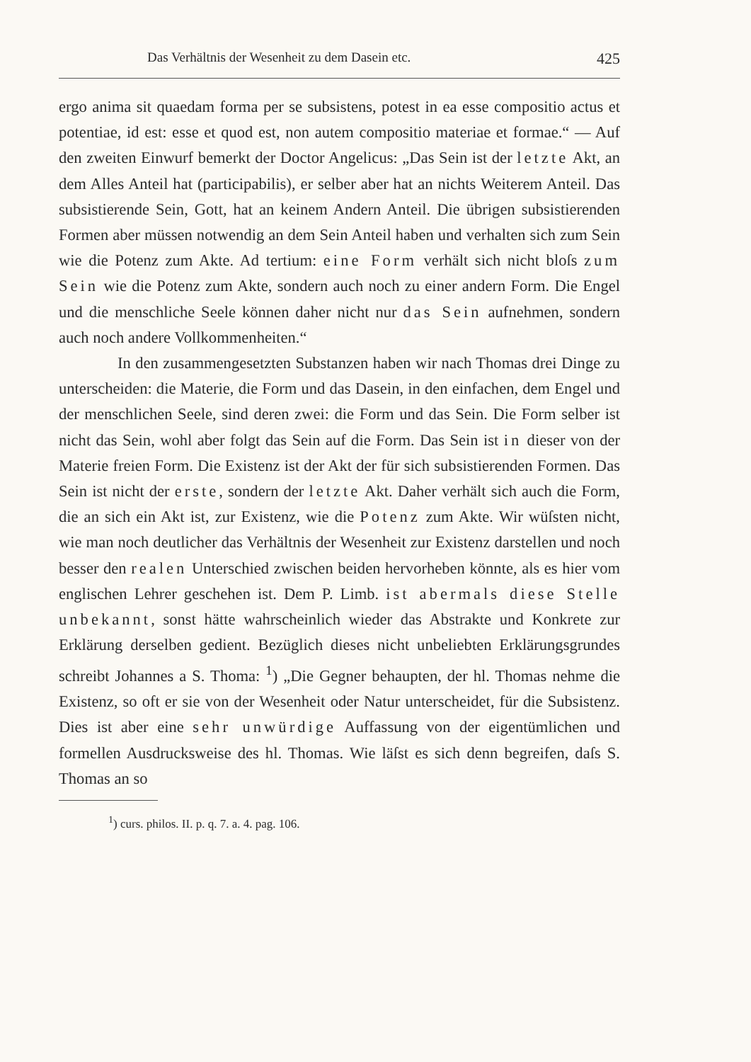Das Verhältnis der Wesenheit zu dem Dasein etc. 425
ergo anima sit quaedam forma per se subsistens, potest in ea esse compositio actus et potentiae, id est: esse et quod est, non autem compositio materiae et formae.“ — Auf den zweiten Einwurf bemerkt der Doctor Angelicus: „Das Sein ist der letzte Akt, an dem Alles Anteil hat (participabilis), er selber aber hat an nichts Weiterem Anteil. Das subsistierende Sein, Gott, hat an keinem Andern Anteil. Die übrigen subsistierenden Formen aber müssen notwendig an dem Sein Anteil haben und verhalten sich zum Sein wie die Potenz zum Akte. Ad tertium: eine Form verhält sich nicht bloſs zum Sein wie die Potenz zum Akte, sondern auch noch zu einer andern Form. Die Engel und die menschliche Seele können daher nicht nur das Sein aufnehmen, sondern auch noch andere Vollkommenheiten.“
In den zusammengesetzten Substanzen haben wir nach Thomas drei Dinge zu unterscheiden: die Materie, die Form und das Dasein, in den einfachen, dem Engel und der menschlichen Seele, sind deren zwei: die Form und das Sein. Die Form selber ist nicht das Sein, wohl aber folgt das Sein auf die Form. Das Sein ist in dieser von der Materie freien Form. Die Existenz ist der Akt der für sich subsistierenden Formen. Das Sein ist nicht der erste, sondern der letzte Akt. Daher verhält sich auch die Form, die an sich ein Akt ist, zur Existenz, wie die Potenz zum Akte. Wir wüſsten nicht, wie man noch deutlicher das Verhältnis der Wesenheit zur Existenz darstellen und noch besser den realen Unterschied zwischen beiden hervorheben könnte, als es hier vom englischen Lehrer geschehen ist. Dem P. Limb. ist abermals diese Stelle unbekannt, sonst hätte wahrscheinlich wieder das Abstrakte und Konkrete zur Erklärung derselben gedient. Bezüglich dieses nicht unbeliebten Erklärungsgrundes schreibt Johannes a S. Thoma: <sup>1</sup>) „Die Gegner behaupten, der hl. Thomas nehme die Existenz, so oft er sie von der Wesenheit oder Natur unterscheidet, für die Subsistenz. Dies ist aber eine sehr unwürdige Auffassung von der eigentümlichen und formellen Ausdrucksweise des hl. Thomas. Wie läſst es sich denn begreifen, daſs S. Thomas an so
<sup>1</sup>) curs. philos. II. p. q. 7. a. 4. pag. 106.